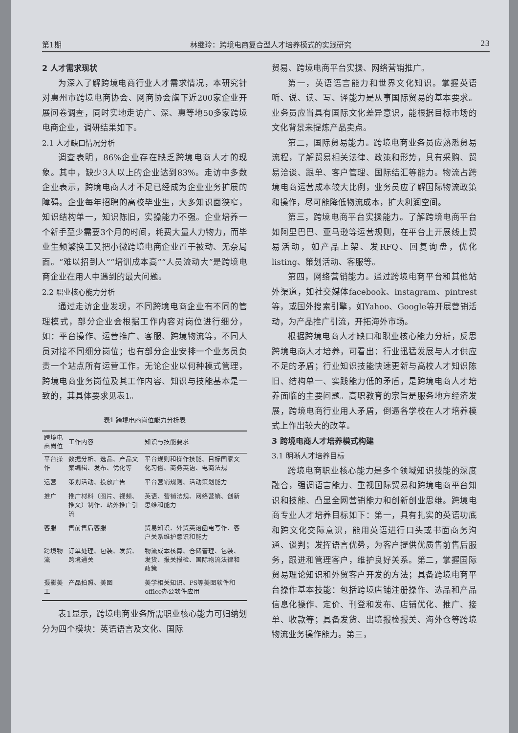第1期 林继玲：跨境电商复合型人才培养模式的实践研究 23
2 人才需求现状
为深入了解跨境电商行业人才需求情况，本研究针对惠州市跨境电商协会、网商协会旗下近200家企业开展问卷调查，同时实地走访广、深、惠等地50多家跨境电商企业，调研结果如下。
2.1 人才缺口情况分析
调查表明，86%企业存在缺乏跨境电商人才的现象。其中，缺少3人以上的企业达到83%。走访中多数企业表示，跨境电商人才不足已经成为企业业务扩展的障碍。企业每年招聘的高校毕业生，大多知识面狭窄，知识结构单一，知识陈旧，实操能力不强。企业培养一个新手至少需要3个月的时间，耗费大量人力物力，而毕业生频繁换工又把小微跨境电商企业置于被动、无奈局面。“难以招到人”“培训成本高”“人员流动大”是跨境电商企业在用人中遇到的最大问题。
2.2 职业核心能力分析
通过走访企业发现，不同跨境电商企业有不同的管理模式，部分企业会根据工作内容对岗位进行细分，如：平台操作、运营推广、客服、跨境物流等，不同人员对接不同细分岗位；也有部分企业安排一个业务员负责一个站点所有运营工作。无论企业以何种模式管理，跨境电商业务岗位及其工作内容、知识与技能基本是一致的，其具体要求见表1。
表1 跨境电商岗位能力分析表
| 跨境电商岗位 | 工作内容 | 知识与技能要求 |
| --- | --- | --- |
| 平台操作 | 数据分析、选品、产品文案编辑、发布、优化等 | 平台规则和操作技能、目标国家文化习俗、商务英语、电商法规 |
| 运营 | 策划活动、投放广告 | 平台营销规则、活动策划能力 |
| 推广 | 推广材料（图片、视频、推文）制作、站外推广引流 | 英语、营销法规、网络营销、创新思维和能力 |
| 客服 | 售前售后客服 | 贸易知识、外贸英语函电写作、客户关系维护意识和能力 |
| 跨境物流 | 订单处理、包装、发货、跨境通关 | 物流成本核算、仓储管理、包装、发货、报关报检、国际物流法律和政策 |
| 摄影美工 | 产品拍照、美图 | 美学相关知识、PS等美图软件和office办公软件应用 |
表1显示，跨境电商业务所需职业核心能力可归纳划分为四个模块：英语语言及文化、国际
贸易、跨境电商平台实操、网络营销推广。
第一，英语语言能力和世界文化知识。掌握英语听、说、读、写、译能力是从事国际贸易的基本要求。业务员应当具有国际文化差异意识，能根据目标市场的文化背景来提炼产品卖点。
第二，国际贸易能力。跨境电商业务员应熟悉贸易流程，了解贸易相关法律、政策和形势，具有采购、贸易洽谈、跟单、客户管理、国际结汇等能力。物流占跨境电商运营成本较大比例，业务员应了解国际物流政策和操作，尽可能降低物流成本，扩大利润空间。
第三，跨境电商平台实操能力。了解跨境电商平台如阿里巴巴、亚马逊等运营规则，在平台上开展线上贸易活动，如产品上架、发RFQ、回复询盘，优化listing、策划活动、客服等。
第四，网络营销能力。通过跨境电商平台和其他站外渠道，如社交媒体facebook、instagram、pintrest等，或国外搜索引擎，如Yahoo、Google等开展营销活动，为产品推广引流，开拓海外市场。
根据跨境电商人才缺口和职业核心能力分析，反思跨境电商人才培养，可看出：行业迅猛发展与人才供应不足的矛盾；行业知识技能快速更新与高校人才知识陈旧、结构单一、实践能力低的矛盾，是跨境电商人才培养面临的主要问题。高职教育的宗旨是服务地方经济发展，跨境电商行业用人矛盾，倒逼各学校在人才培养模式上作出较大的改革。
3 跨境电商人才培养模式构建
3.1 明晰人才培养目标
跨境电商职业核心能力是多个领域知识技能的深度融合，强调语言能力、重视国际贸易和跨境电商平台知识和技能、凸显全网营销能力和创新创业思维。跨境电商专业人才培养目标如下：第一，具有扎实的英语功底和跨文化交际意识，能用英语进行口头或书面商务沟通、谈判；发挥语言优势，为客户提供优质售前售后服务，跟进和管理客户，维护良好关系。第二，掌握国际贸易理论知识和外贸客户开发的方法；具备跨境电商平台操作基本技能：包括跨境店铺注册操作、选品和产品信息化操作、定价、刊登和发布、店铺优化、推广、接单、收款等；具备发货、出境报检报关、海外仓等跨境物流业务操作能力。第三，